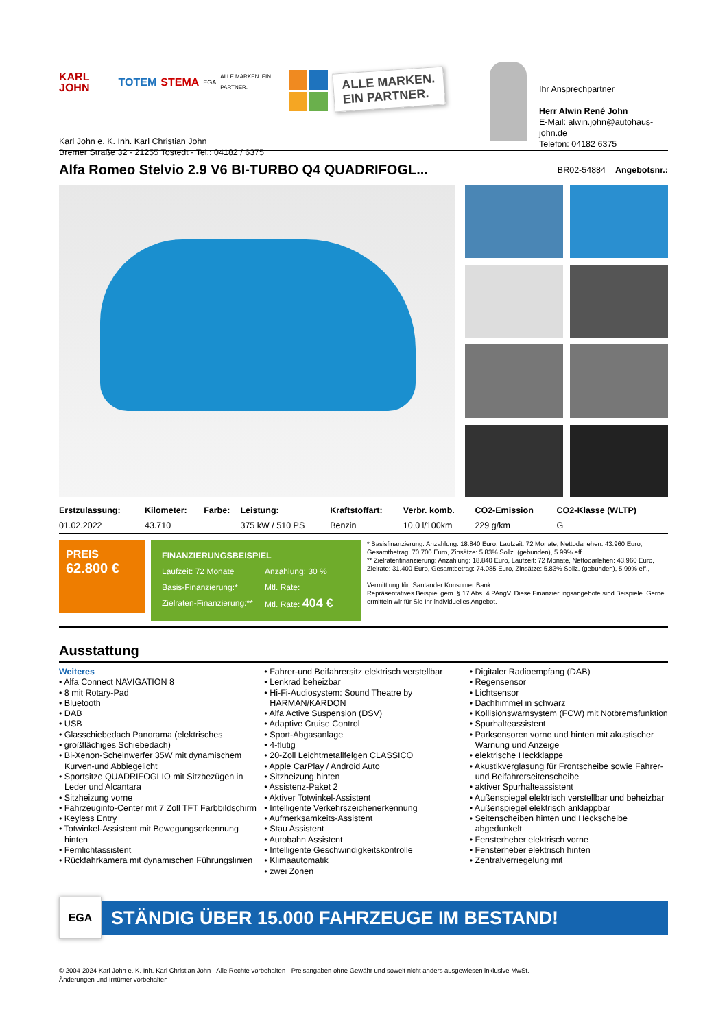KARL JOHN TOTEM STEMA EGA ALLE MARKEN. EIN PARTNER.
Karl John e. K. Inh. Karl Christian John
Bremer Straße 32 - 21255 Tostedt - Tel.: 04182 / 6375
ALLE MARKEN.
EIN PARTNER.
Ihr Ansprechpartner
Herr Alwin René John
E-Mail: alwin.john@autohaus-john.de
Telefon: 04182 6375
Alfa Romeo Stelvio 2.9 V6 BI-TURBO Q4 QUADRIFOGL...
BR02-54884 Angebotsnr.:
| Erstzulassung: | Kilometer: | Farbe: | Leistung: | Kraftstoffart: | Verbr. komb. | CO2-Emission | CO2-Klasse (WLTP) |
| --- | --- | --- | --- | --- | --- | --- | --- |
| 01.02.2022 | 43.710 | | 375 kW / 510 PS | Benzin | 10,0 l/100km | 229 g/km | G |
PREIS
62.800 €
FINANZIERUNGSBEISPIEL
Laufzeit: 72 Monate Anzahlung: 30 % Basis-Finanzierung:* Mtl. Rate: Zielraten-Finanzierung:** Mtl. Rate: 404 €
* Basisfinanzierung: Anzahlung: 18.840 Euro, Laufzeit: 72 Monate, Nettodarlehen: 43.960 Euro, Gesamtbetrag: 70.700 Euro, Zinsätze: 5.83% Sollz. (gebunden), 5.99% eff.
** Zielratenfinanzierung: Anzahlung: 18.840 Euro, Laufzeit: 72 Monate, Nettodarlehen: 43.960 Euro, Zielrate: 31.400 Euro, Gesamtbetrag: 74.085 Euro, Zinsätze: 5.83% Sollz. (gebunden), 5.99% eff.,
Vermittlung für: Santander Konsumer Bank
Repräsentatives Beispiel gem. § 17 Abs. 4 PAngV. Diese Finanzierungsangebote sind Beispiele. Gerne ermitteln wir für Sie Ihr individuelles Angebot.
Ausstattung
Weiteres
• Alfa Connect NAVIGATION 8
• 8 mit Rotary-Pad
• Bluetooth
• DAB
• USB
• Glasschiebedach Panorama (elektrisches
• großflächiges Schiebedach)
• Bi-Xenon-Scheinwerfer 35W mit dynamischem Kurven-und Abbiegelicht
• Sportsitze QUADRIFOGLIO mit Sitzbezügen in Leder und Alcantara
• Sitzheizung vorne
• Fahrzeuginfo-Center mit 7 Zoll TFT Farbbildschirm
• Keyless Entry
• Totwinkel-Assistent mit Bewegungserkennung hinten
• Fernlichtassistent
• Rückfahrkamera mit dynamischen Führungslinien
• Fahrer-und Beifahrersitz elektrisch verstellbar
• Lenkrad beheizbar
• Hi-Fi-Audiosystem: Sound Theatre by HARMAN/KARDON
• Alfa Active Suspension (DSV)
• Adaptive Cruise Control
• Sport-Abgasanlage
• 4-flutig
• 20-Zoll Leichtmetallfelgen CLASSICO
• Apple CarPlay / Android Auto
• Sitzheizung hinten
• Assistenz-Paket 2
• Aktiver Totwinkel-Assistent
• Intelligente Verkehrszeichenerkennung
• Aufmerksamkeits-Assistent
• Stau Assistent
• Autobahn Assistent
• Intelligente Geschwindigkeitskontrolle
• Klimaautomatik
• zwei Zonen
• Digitaler Radioempfang (DAB)
• Regensensor
• Lichtsensor
• Dachhimmel in schwarz
• Kollisionswarnsystem (FCW) mit Notbremsfunktion
• Spurhalteassistent
• Parksensoren vorne und hinten mit akustischer Warnung und Anzeige
• elektrische Heckklappe
• Akustikverglasung für Frontscheibe sowie Fahrer- und Beifahrerseitenscheibe
• aktiver Spurhalteassistent
• Außenspiegel elektrisch verstellbar und beheizbar
• Außenspiegel elektrisch anklappbar
• Seitenscheiben hinten und Heckscheibe abgedunkelt
• Fensterheber elektrisch vorne
• Fensterheber elektrisch hinten
• Zentralverriegelung mit
EGA
STÄNDIG ÜBER 15.000 FAHRZEUGE IM BESTAND!
© 2004-2024 Karl John e. K. Inh. Karl Christian John - Alle Rechte vorbehalten - Preisangaben ohne Gewähr und soweit nicht anders ausgewiesen inklusive MwSt.
Änderungen und Irrtümer vorbehalten